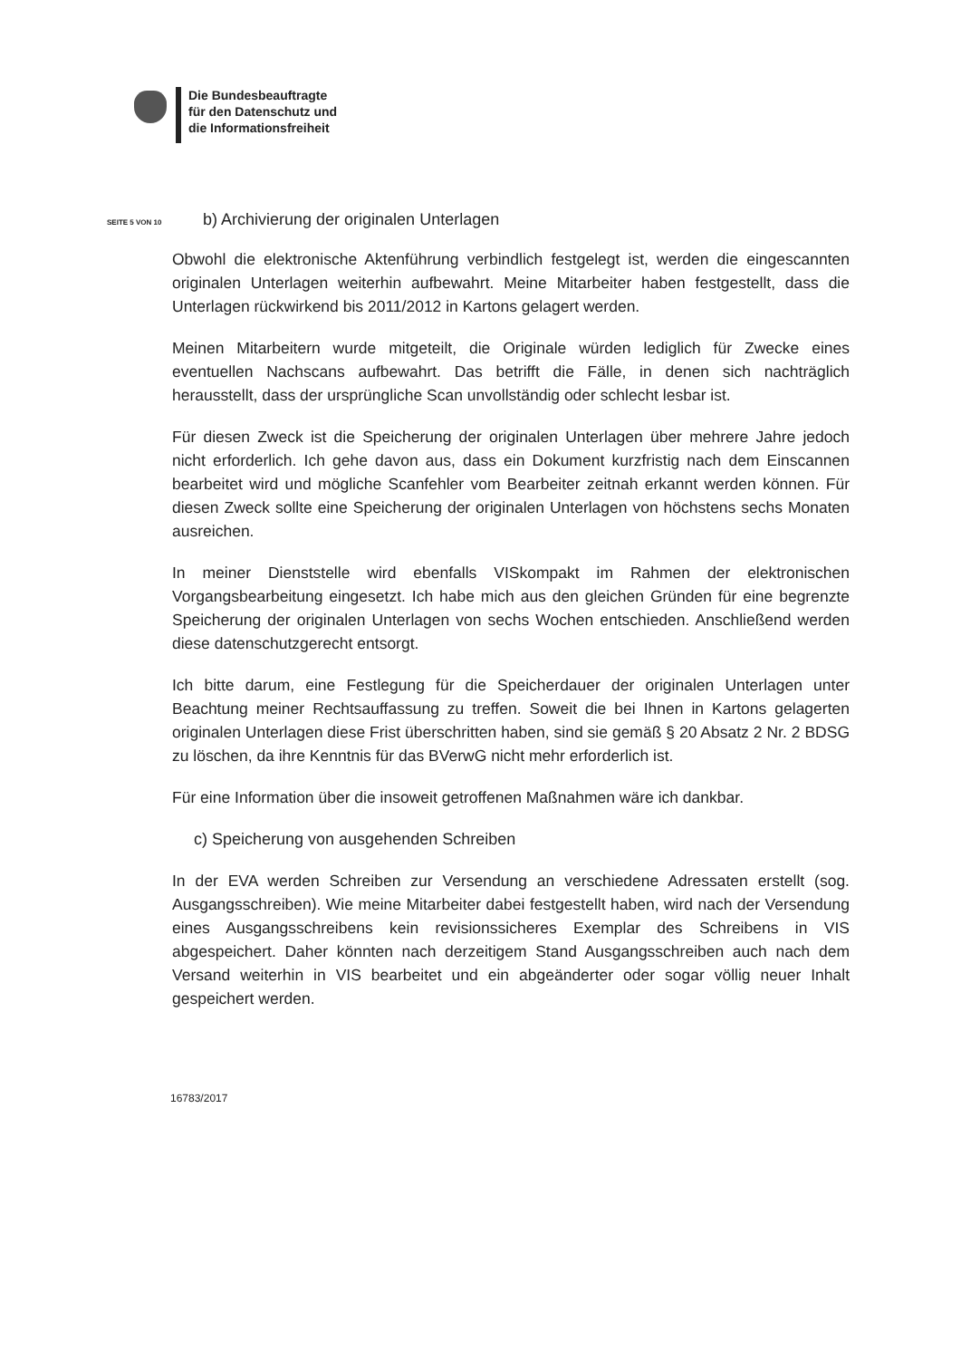Die Bundesbeauftragte
für den Datenschutz und
die Informationsfreiheit
SEITE 5 VON 10
b) Archivierung der originalen Unterlagen
Obwohl die elektronische Aktenführung verbindlich festgelegt ist, werden die eingescannten originalen Unterlagen weiterhin aufbewahrt. Meine Mitarbeiter haben festgestellt, dass die Unterlagen rückwirkend bis 2011/2012 in Kartons gelagert werden.
Meinen Mitarbeitern wurde mitgeteilt, die Originale würden lediglich für Zwecke eines eventuellen Nachscans aufbewahrt. Das betrifft die Fälle, in denen sich nachträglich herausstellt, dass der ursprüngliche Scan unvollständig oder schlecht lesbar ist.
Für diesen Zweck ist die Speicherung der originalen Unterlagen über mehrere Jahre jedoch nicht erforderlich. Ich gehe davon aus, dass ein Dokument kurzfristig nach dem Einscannen bearbeitet wird und mögliche Scanfehler vom Bearbeiter zeitnah erkannt werden können. Für diesen Zweck sollte eine Speicherung der originalen Unterlagen von höchstens sechs Monaten ausreichen.
In meiner Dienststelle wird ebenfalls VISkompakt im Rahmen der elektronischen Vorgangsbearbeitung eingesetzt. Ich habe mich aus den gleichen Gründen für eine begrenzte Speicherung der originalen Unterlagen von sechs Wochen entschieden. Anschließend werden diese datenschutzgerecht entsorgt.
Ich bitte darum, eine Festlegung für die Speicherdauer der originalen Unterlagen unter Beachtung meiner Rechtsauffassung zu treffen. Soweit die bei Ihnen in Kartons gelagerten originalen Unterlagen diese Frist überschritten haben, sind sie gemäß § 20 Absatz 2 Nr. 2 BDSG zu löschen, da ihre Kenntnis für das BVerwG nicht mehr erforderlich ist.
Für eine Information über die insoweit getroffenen Maßnahmen wäre ich dankbar.
c) Speicherung von ausgehenden Schreiben
In der EVA werden Schreiben zur Versendung an verschiedene Adressaten erstellt (sog. Ausgangsschreiben). Wie meine Mitarbeiter dabei festgestellt haben, wird nach der Versendung eines Ausgangsschreibens kein revisionssicheres Exemplar des Schreibens in VIS abgespeichert. Daher könnten nach derzeitigem Stand Ausgangsschreiben auch nach dem Versand weiterhin in VIS bearbeitet und ein abgeänderter oder sogar völlig neuer Inhalt gespeichert werden.
16783/2017